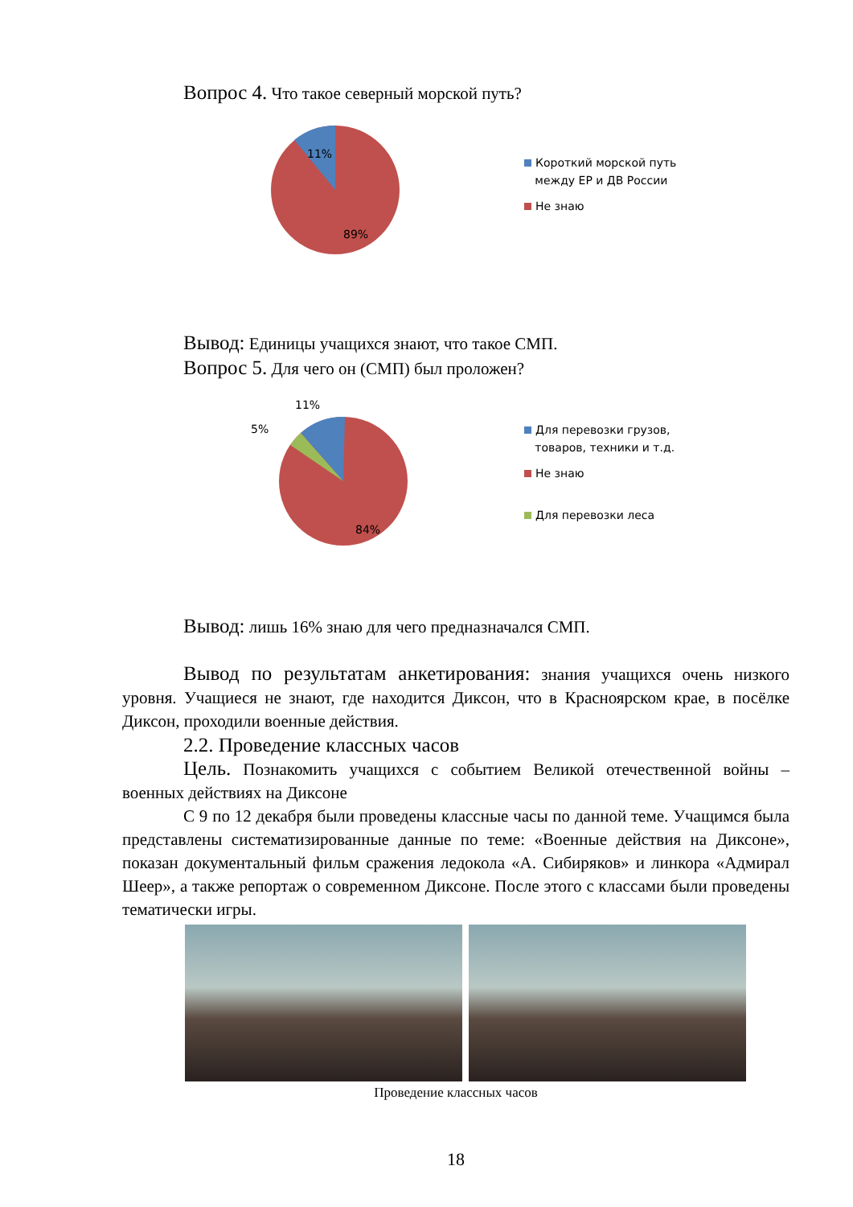Вопрос 4. Что такое северный морской путь?
11%
89%
Короткий морской путь
между ЕР и ДВ России
Не знаю
Вывод: Единицы учащихся знают, что такое СМП.
Вопрос 5. Для чего он (СМП) был проложен?
11%
5%
84%
Для перевозки грузов,
товаров, техники и т.д.
Не знаю
Для перевозки леса
Вывод: лишь 16% знаю для чего предназначался СМП.
Вывод по результатам анкетирования: знания учащихся очень низкого уровня. Учащиеся не знают, где находится Диксон, что в Красноярском крае, в посёлке Диксон, проходили военные действия.
2.2. Проведение классных часов
Цель. Познакомить учащихся с событием Великой отечественной войны – военных действиях на Диксоне
С 9 по 12 декабря были проведены классные часы по данной теме. Учащимся была представлены систематизированные данные по теме: «Военные действия на Диксоне», показан документальный фильм сражения ледокола «А. Сибиряков» и линкора «Адмирал Шеер», а также репортаж о современном Диксоне. После этого с классами были проведены тематически игры.
Проведение классных часов
18